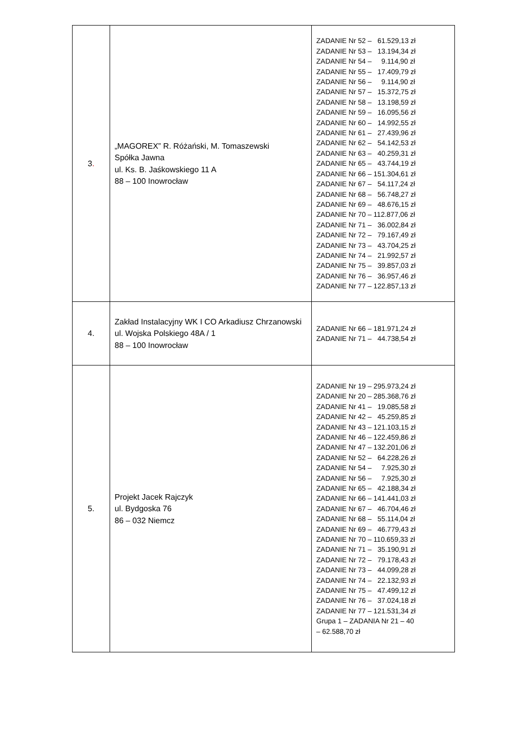| 3 . | „MAGOREX” R. Różański, M. Tomaszewski Spółka Jawna ul. Ks. B. Jaśkowskiego 11 A 88 – 100 Inowrocław | ZADANIE Nr 52 – 61.529,13 zł ZADANIE Nr 53 – 13.194,34 zł ZADANIE Nr 54 – 9.114,90 zł ZADANIE Nr 55 – 17.409,79 zł ZADANIE Nr 56 – 9.114,90 zł ZADANIE Nr 57 – 15.372,75 zł ZADANIE Nr 58 – 13.198,59 zł ZADANIE Nr 59 – 16.095,56 zł ZADANIE Nr 60 – 14.992,55 zł ZADANIE Nr 61 – 27.439,96 zł ZADANIE Nr 62 – 54.142,53 zł ZADANIE Nr 63 – 40.259,31 zł ZADANIE Nr 65 – 43.744,19 zł ZADANIE Nr 66 – 151.304,61 zł ZADANIE Nr 67 – 54.117,24 zł ZADANIE Nr 68 – 56.748,27 zł ZADANIE Nr 69 – 48.676,15 zł ZADANIE Nr 70 – 112.877,06 zł ZADANIE Nr 71 – 36.002,84 zł ZADANIE Nr 72 – 79.167,49 zł ZADANIE Nr 73 – 43.704,25 zł ZADANIE Nr 74 – 21.992,57 zł ZADANIE Nr 75 – 39.857,03 zł ZADANIE Nr 76 – 36.957,46 zł ZADANIE Nr 77 – 122.857,13 zł |
| 4. | Zakład Instalacyjny WK I CO Arkadiusz Chrzanowski ul. Wojska Polskiego 48A / 1 88 – 100 Inowrocław | ZADANIE Nr 66 – 181.971,24 zł ZADANIE Nr 71 – 44.738,54 zł |
| 5. | Projekt Jacek Rajczyk ul. Bydgoska 76 86 – 032 Niemcz | ZADANIE Nr 19 – 295.973,24 zł ZADANIE Nr 20 – 285.368,76 zł ZADANIE Nr 41 – 19.085,58 zł ZADANIE Nr 42 – 45.259,85 zł ZADANIE Nr 43 – 121.103,15 zł ZADANIE Nr 46 – 122.459,86 zł ZADANIE Nr 47 – 132.201,06 zł ZADANIE Nr 52 – 64.228,26 zł ZADANIE Nr 54 – 7.925,30 zł ZADANIE Nr 56 – 7.925,30 zł ZADANIE Nr 65 – 42.188,34 zł ZADANIE Nr 66 – 141.441,03 zł ZADANIE Nr 67 – 46.704,46 zł ZADANIE Nr 68 – 55.114,04 zł ZADANIE Nr 69 – 46.779,43 zł ZADANIE Nr 70 – 110.659,33 zł ZADANIE Nr 71 – 35.190,91 zł ZADANIE Nr 72 – 79.178,43 zł ZADANIE Nr 73 – 44.099,28 zł ZADANIE Nr 74 – 22.132,93 zł ZADANIE Nr 75 – 47.499,12 zł ZADANIE Nr 76 – 37.024,18 zł ZADANIE Nr 77 – 121.531,34 zł Grupa 1 – ZADANIA Nr 21 – 40 – 62.588,70 zł |